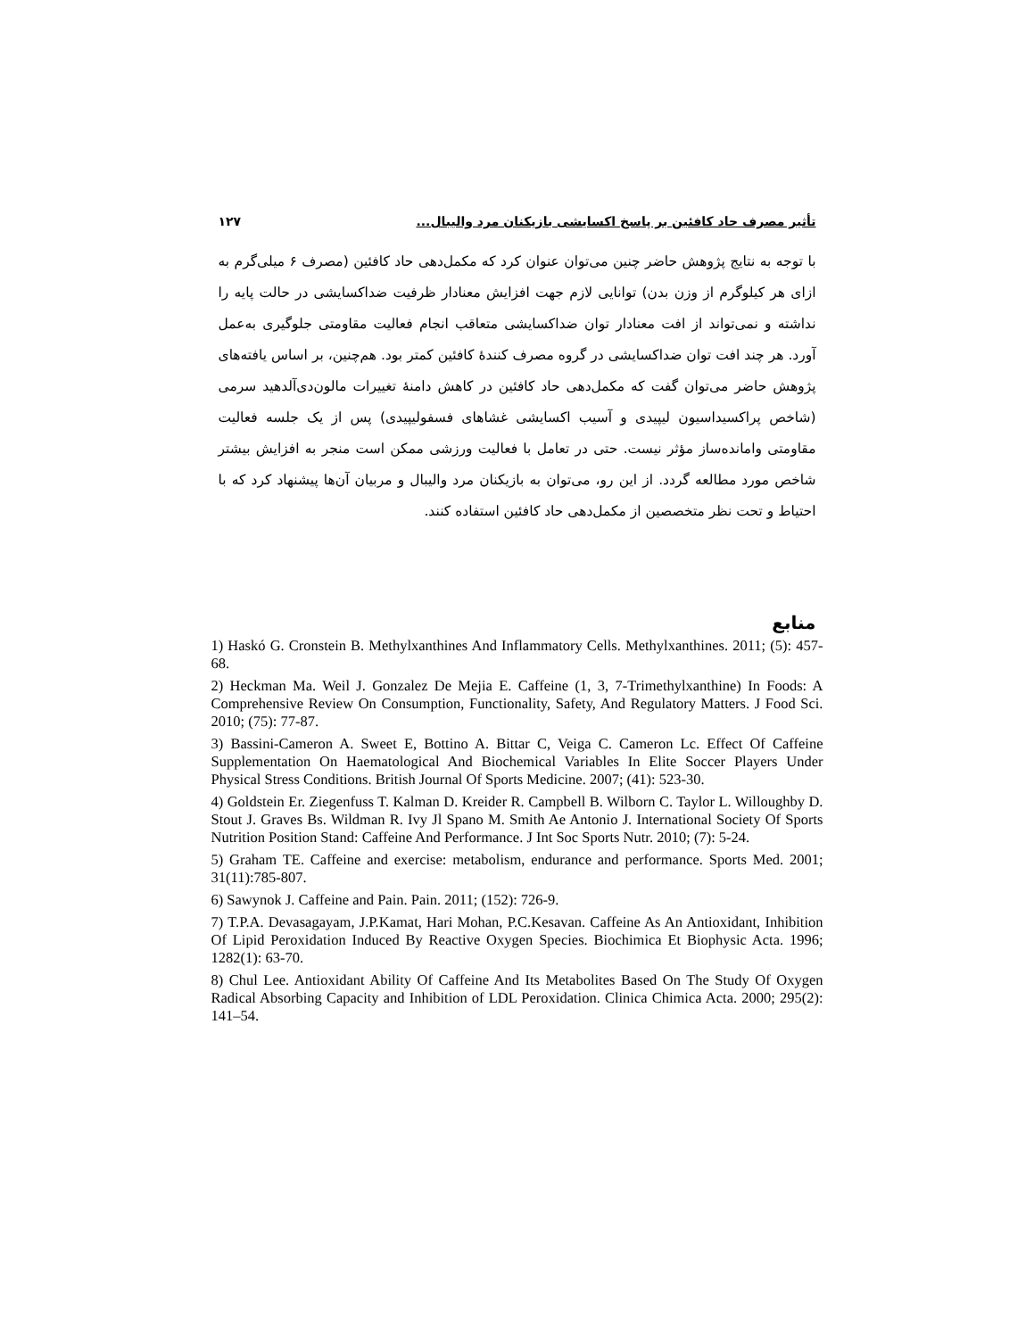تأثیر مصرف حاد کافئین بر پاسخ اکسایشی بازیکنان مرد والیبال... ۱۲۷
با توجه به نتایج پژوهش حاضر چنین می‌توان عنوان کرد که مکمل‌دهی حاد کافئین (مصرف ۶ میلی‌گرم به ازای هر کیلوگرم از وزن بدن) توانایی لازم جهت افزایش معنادار ظرفیت ضداکسایشی در حالت پایه را نداشته و نمی‌تواند از افت معنادار توان ضداکسایشی متعاقب انجام فعالیت مقاومتی جلوگیری به‌عمل آورد. هر چند افت توان ضداکسایشی در گروه مصرف کنندهٔ کافئین کمتر بود. هم‌چنین، بر اساس یافته‌های پژوهش حاضر می‌توان گفت که مکمل‌دهی حاد کافئین در کاهش دامنهٔ تغییرات مالون‌دی‌آلدهید سرمی (شاخص پراکسیداسیون لیپیدی و آسیب اکسایشی غشاهای فسفولیپیدی) پس از یک جلسه فعالیت مقاومتی وامانده‌ساز مؤثر نیست. حتی در تعامل با فعالیت ورزشی ممکن است منجر به افزایش بیشتر شاخص مورد مطالعه گردد. از این رو، می‌توان به بازیکنان مرد والیبال و مربیان آن‌ها پیشنهاد کرد که با احتیاط و تحت نظر متخصصین از مکمل‌دهی حاد کافئین استفاده کنند.
منابع
1) Haskó G. Cronstein B. Methylxanthines And Inflammatory Cells. Methylxanthines. 2011; (5): 457-68.
2) Heckman Ma. Weil J. Gonzalez De Mejia E. Caffeine (1, 3, 7-Trimethylxanthine) In Foods: A Comprehensive Review On Consumption, Functionality, Safety, And Regulatory Matters. J Food Sci. 2010; (75): 77-87.
3) Bassini-Cameron A. Sweet E, Bottino A. Bittar C, Veiga C. Cameron Lc. Effect Of Caffeine Supplementation On Haematological And Biochemical Variables In Elite Soccer Players Under Physical Stress Conditions. British Journal Of Sports Medicine. 2007; (41): 523-30.
4) Goldstein Er. Ziegenfuss T. Kalman D. Kreider R. Campbell B. Wilborn C. Taylor L. Willoughby D. Stout J. Graves Bs. Wildman R. Ivy Jl Spano M. Smith Ae Antonio J. International Society Of Sports Nutrition Position Stand: Caffeine And Performance. J Int Soc Sports Nutr. 2010; (7): 5-24.
5) Graham TE. Caffeine and exercise: metabolism, endurance and performance. Sports Med. 2001; 31(11):785-807.
6) Sawynok J. Caffeine and Pain. Pain. 2011; (152): 726-9.
7) T.P.A. Devasagayam, J.P.Kamat, Hari Mohan, P.C.Kesavan. Caffeine As An Antioxidant, Inhibition Of Lipid Peroxidation Induced By Reactive Oxygen Species. Biochimica Et Biophysic Acta. 1996; 1282(1): 63-70.
8) Chul Lee. Antioxidant Ability Of Caffeine And Its Metabolites Based On The Study Of Oxygen Radical Absorbing Capacity and Inhibition of LDL Peroxidation. Clinica Chimica Acta. 2000; 295(2): 141–54.